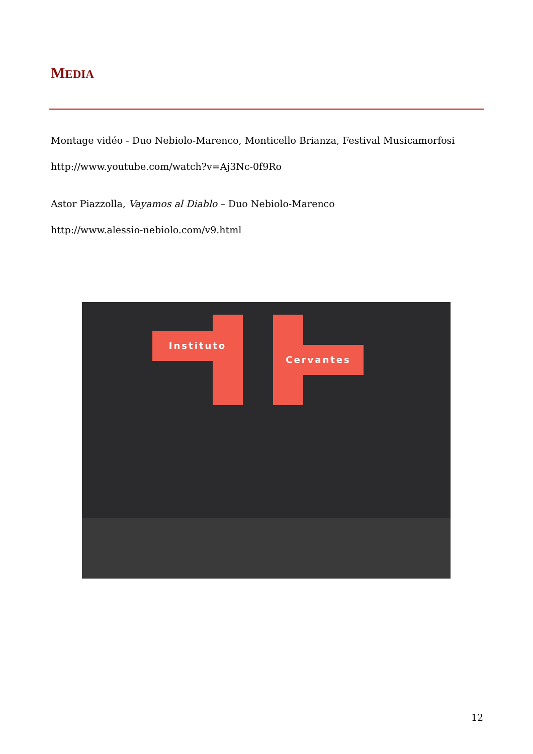MEDIA
Montage vidéo - Duo Nebiolo-Marenco, Monticello Brianza, Festival Musicamorfosi
http://www.youtube.com/watch?v=Aj3Nc-0f9Ro
Astor Piazzolla, Vayamos al Diablo – Duo Nebiolo-Marenco
http://www.alessio-nebiolo.com/v9.html
Instituto
Cervantes
12